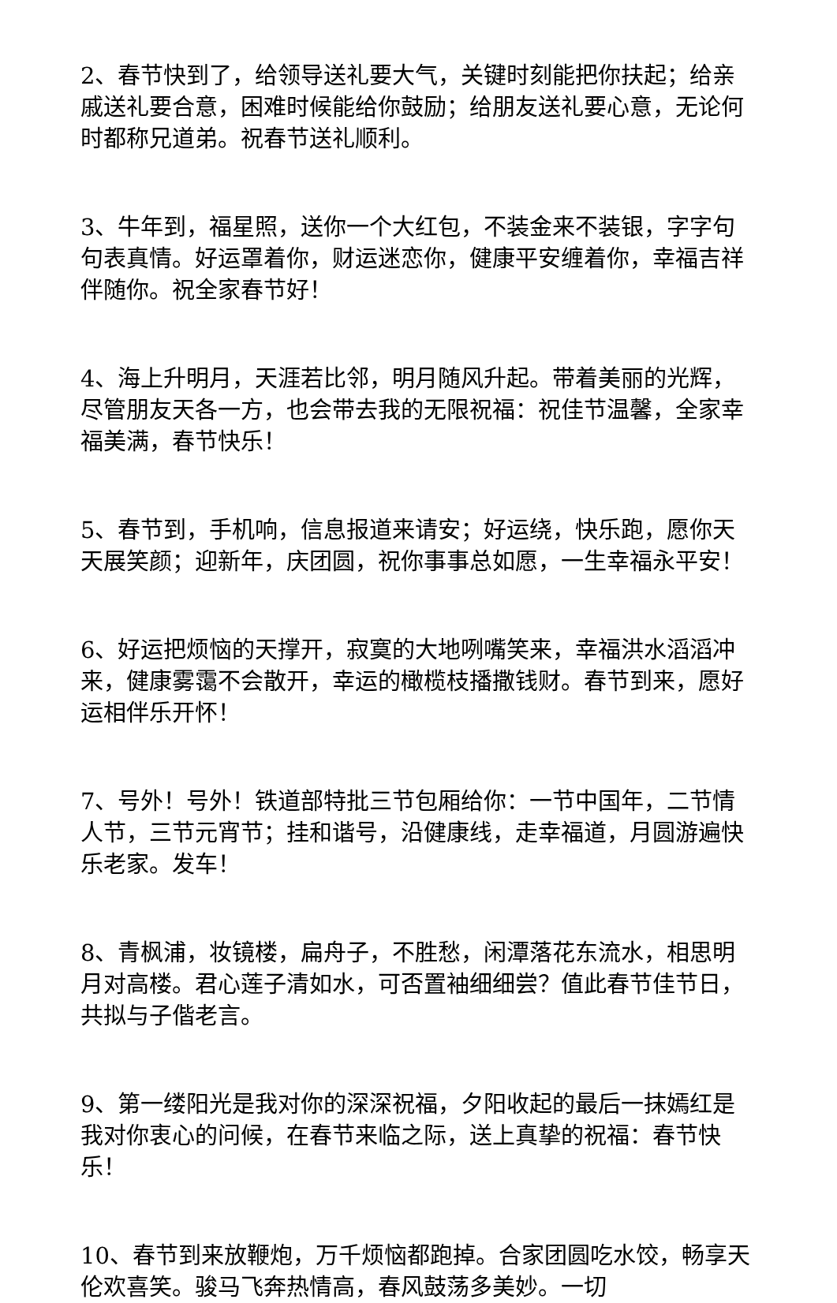2、春节快到了，给领导送礼要大气，关键时刻能把你扶起；给亲戚送礼要合意，困难时候能给你鼓励；给朋友送礼要心意，无论何时都称兄道弟。祝春节送礼顺利。
3、牛年到，福星照，送你一个大红包，不装金来不装银，字字句句表真情。好运罩着你，财运迷恋你，健康平安缠着你，幸福吉祥伴随你。祝全家春节好！
4、海上升明月，天涯若比邻，明月随风升起。带着美丽的光辉，尽管朋友天各一方，也会带去我的无限祝福：祝佳节温馨，全家幸福美满，春节快乐！
5、春节到，手机响，信息报道来请安；好运绕，快乐跑，愿你天天展笑颜；迎新年，庆团圆，祝你事事总如愿，一生幸福永平安！
6、好运把烦恼的天撑开，寂寞的大地咧嘴笑来，幸福洪水滔滔冲来，健康雾霭不会散开，幸运的橄榄枝播撒钱财。春节到来，愿好运相伴乐开怀！
7、号外！号外！铁道部特批三节包厢给你：一节中国年，二节情人节，三节元宵节；挂和谐号，沿健康线，走幸福道，月圆游遍快乐老家。发车！
8、青枫浦，妆镜楼，扁舟子，不胜愁，闲潭落花东流水，相思明月对高楼。君心莲子清如水，可否置袖细细尝？值此春节佳节日，共拟与子偕老言。
9、第一缕阳光是我对你的深深祝福，夕阳收起的最后一抹嫣红是我对你衷心的问候，在春节来临之际，送上真挚的祝福：春节快乐！
10、春节到来放鞭炮，万千烦恼都跑掉。合家团圆吃水饺，畅享天伦欢喜笑。骏马飞奔热情高，春风鼓荡多美妙。一切